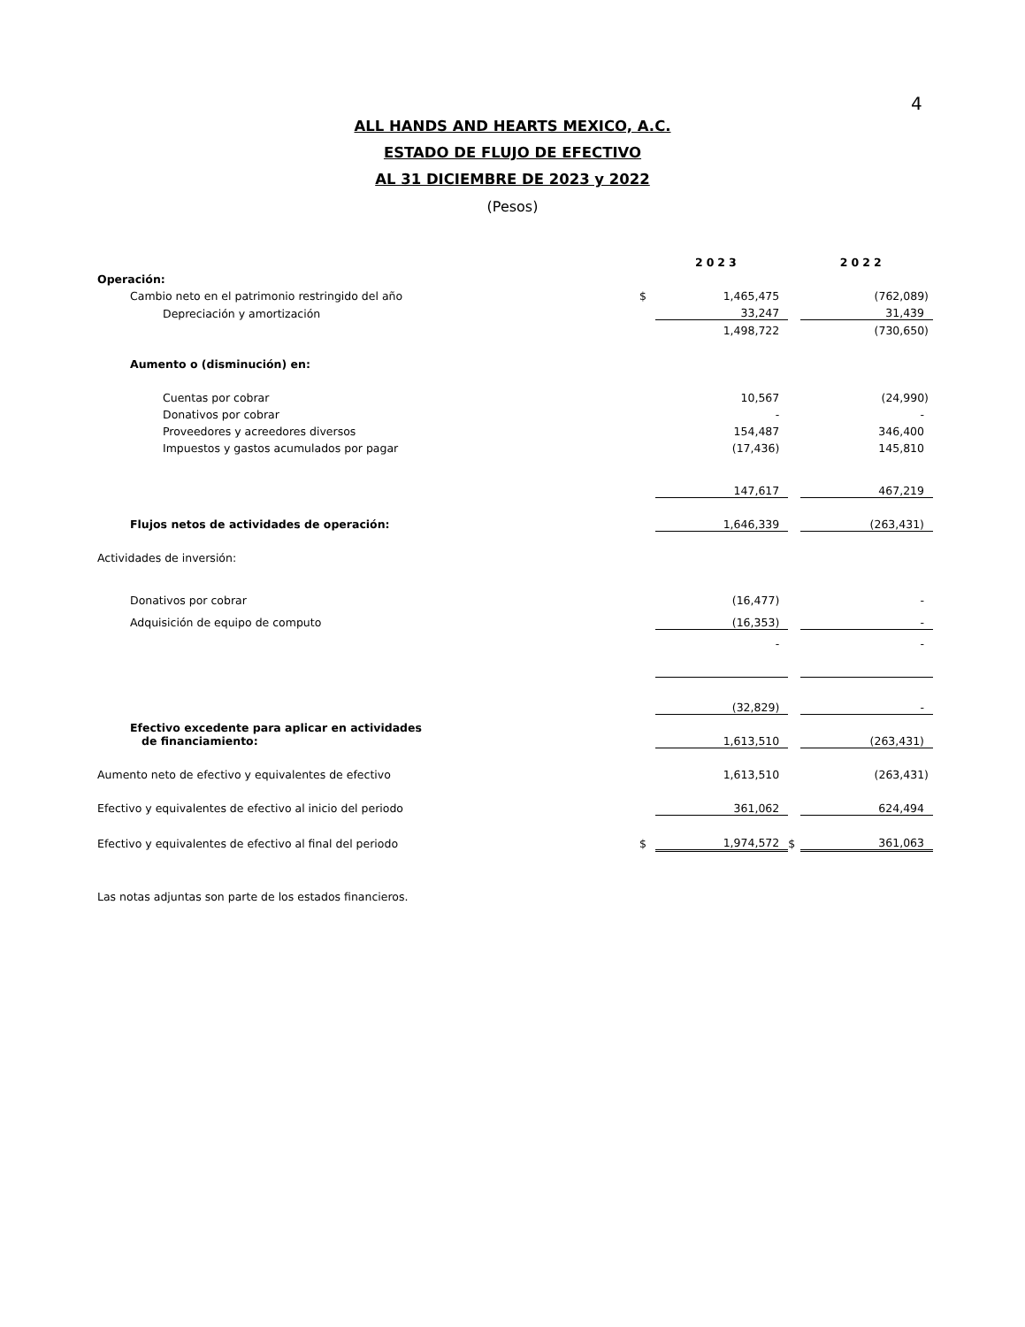4
ALL HANDS AND HEARTS MEXICO, A.C.
ESTADO DE FLUJO DE EFECTIVO
AL 31 DICIEMBRE DE 2023 y 2022
(Pesos)
| | | 2023 | | 2022 |
| Operación: | | | | |
| Cambio neto en el patrimonio restringido del año | $ | 1,465,475 | | (762,089) |
| Depreciación y amortización | | 33,247 | | 31,439 |
| | | 1,498,722 | | (730,650) |
| Aumento o (disminución) en: | | | | |
| Cuentas por cobrar | | 10,567 | | (24,990) |
| Donativos por cobrar | | - | | - |
| Proveedores y acreedores diversos | | 154,487 | | 346,400 |
| Impuestos y gastos acumulados por pagar | | (17,436) | | 145,810 |
| | | 147,617 | | 467,219 |
| Flujos netos de actividades de operación: | | 1,646,339 | | (263,431) |
| Actividades de inversión: | | | | |
| Donativos por cobrar | | (16,477) | | - |
| Adquisición de equipo de computo | | (16,353) | | - |
| | | - | | - |
| | | (32,829) | | - |
| Efectivo excedente para aplicar en actividades de financiamiento: | | 1,613,510 | | (263,431) |
| Aumento neto de efectivo y equivalentes de efectivo | | 1,613,510 | | (263,431) |
| Efectivo y equivalentes de efectivo al inicio del periodo | | 361,062 | | 624,494 |
| Efectivo y equivalentes de efectivo al final del periodo | $ | 1,974,572 | $ | 361,063 |
| Las notas adjuntas son parte de los estados financieros. | | | | |